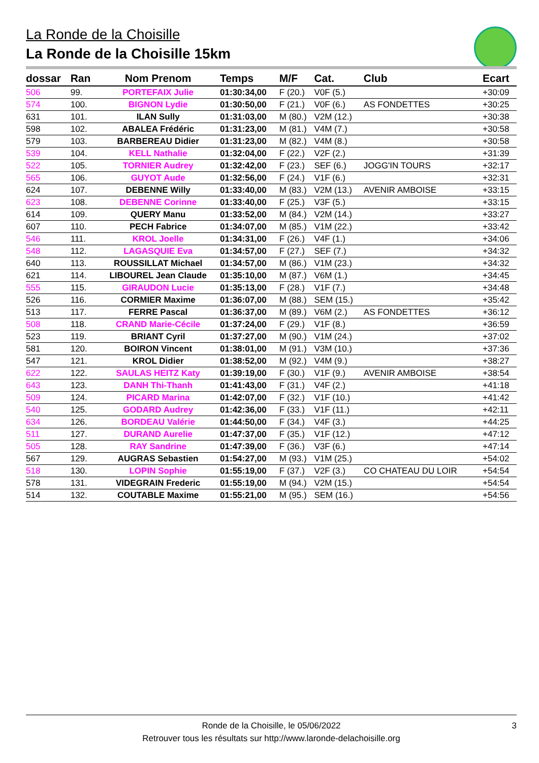La Ronde de la Choisille
La Ronde de la Choisille 15km
| dossar | Ran | Nom Prenom | Temps | M/F | Cat. | Club | Ecart |
| --- | --- | --- | --- | --- | --- | --- | --- |
| 506 | 99. | PORTEFAIX Julie | 01:30:34,00 | F (20.) | V0F (5.) | | +30:09 |
| 574 | 100. | BIGNON Lydie | 01:30:50,00 | F (21.) | V0F (6.) | AS FONDETTES | +30:25 |
| 631 | 101. | ILAN Sully | 01:31:03,00 | M (80.) | V2M (12.) | | +30:38 |
| 598 | 102. | ABALEA Frédéric | 01:31:23,00 | M (81.) | V4M (7.) | | +30:58 |
| 579 | 103. | BARBEREAU Didier | 01:31:23,00 | M (82.) | V4M (8.) | | +30:58 |
| 539 | 104. | KELL Nathalie | 01:32:04,00 | F (22.) | V2F (2.) | | +31:39 |
| 522 | 105. | TORNIER Audrey | 01:32:42,00 | F (23.) | SEF (6.) | JOGG'IN TOURS | +32:17 |
| 565 | 106. | GUYOT Aude | 01:32:56,00 | F (24.) | V1F (6.) | | +32:31 |
| 624 | 107. | DEBENNE Willy | 01:33:40,00 | M (83.) | V2M (13.) | AVENIR AMBOISE | +33:15 |
| 623 | 108. | DEBENNE Corinne | 01:33:40,00 | F (25.) | V3F (5.) | | +33:15 |
| 614 | 109. | QUERY Manu | 01:33:52,00 | M (84.) | V2M (14.) | | +33:27 |
| 607 | 110. | PECH Fabrice | 01:34:07,00 | M (85.) | V1M (22.) | | +33:42 |
| 546 | 111. | KROL Joelle | 01:34:31,00 | F (26.) | V4F (1.) | | +34:06 |
| 548 | 112. | LAGASQUIE Eva | 01:34:57,00 | F (27.) | SEF (7.) | | +34:32 |
| 640 | 113. | ROUSSILLAT Michael | 01:34:57,00 | M (86.) | V1M (23.) | | +34:32 |
| 621 | 114. | LIBOUREL Jean Claude | 01:35:10,00 | M (87.) | V6M (1.) | | +34:45 |
| 555 | 115. | GIRAUDON Lucie | 01:35:13,00 | F (28.) | V1F (7.) | | +34:48 |
| 526 | 116. | CORMIER Maxime | 01:36:07,00 | M (88.) | SEM (15.) | | +35:42 |
| 513 | 117. | FERRE Pascal | 01:36:37,00 | M (89.) | V6M (2.) | AS FONDETTES | +36:12 |
| 508 | 118. | CRAND Marie-Cécile | 01:37:24,00 | F (29.) | V1F (8.) | | +36:59 |
| 523 | 119. | BRIANT Cyril | 01:37:27,00 | M (90.) | V1M (24.) | | +37:02 |
| 581 | 120. | BOIRON Vincent | 01:38:01,00 | M (91.) | V3M (10.) | | +37:36 |
| 547 | 121. | KROL Didier | 01:38:52,00 | M (92.) | V4M (9.) | | +38:27 |
| 622 | 122. | SAULAS HEITZ Katy | 01:39:19,00 | F (30.) | V1F (9.) | AVENIR AMBOISE | +38:54 |
| 643 | 123. | DANH Thi-Thanh | 01:41:43,00 | F (31.) | V4F (2.) | | +41:18 |
| 509 | 124. | PICARD Marina | 01:42:07,00 | F (32.) | V1F (10.) | | +41:42 |
| 540 | 125. | GODARD Audrey | 01:42:36,00 | F (33.) | V1F (11.) | | +42:11 |
| 634 | 126. | BORDEAU Valérie | 01:44:50,00 | F (34.) | V4F (3.) | | +44:25 |
| 511 | 127. | DURAND Aurelie | 01:47:37,00 | F (35.) | V1F (12.) | | +47:12 |
| 505 | 128. | RAY Sandrine | 01:47:39,00 | F (36.) | V3F (6.) | | +47:14 |
| 567 | 129. | AUGRAS Sebastien | 01:54:27,00 | M (93.) | V1M (25.) | | +54:02 |
| 518 | 130. | LOPIN Sophie | 01:55:19,00 | F (37.) | V2F (3.) | CO CHATEAU DU LOIR | +54:54 |
| 578 | 131. | VIDEGRAIN Frederic | 01:55:19,00 | M (94.) | V2M (15.) | | +54:54 |
| 514 | 132. | COUTABLE Maxime | 01:55:21,00 | M (95.) | SEM (16.) | | +54:56 |
Ronde de la Choisille, le 05/06/2022 3
Retrouver tous les résultats sur http://www.laronde-delachoisille.org